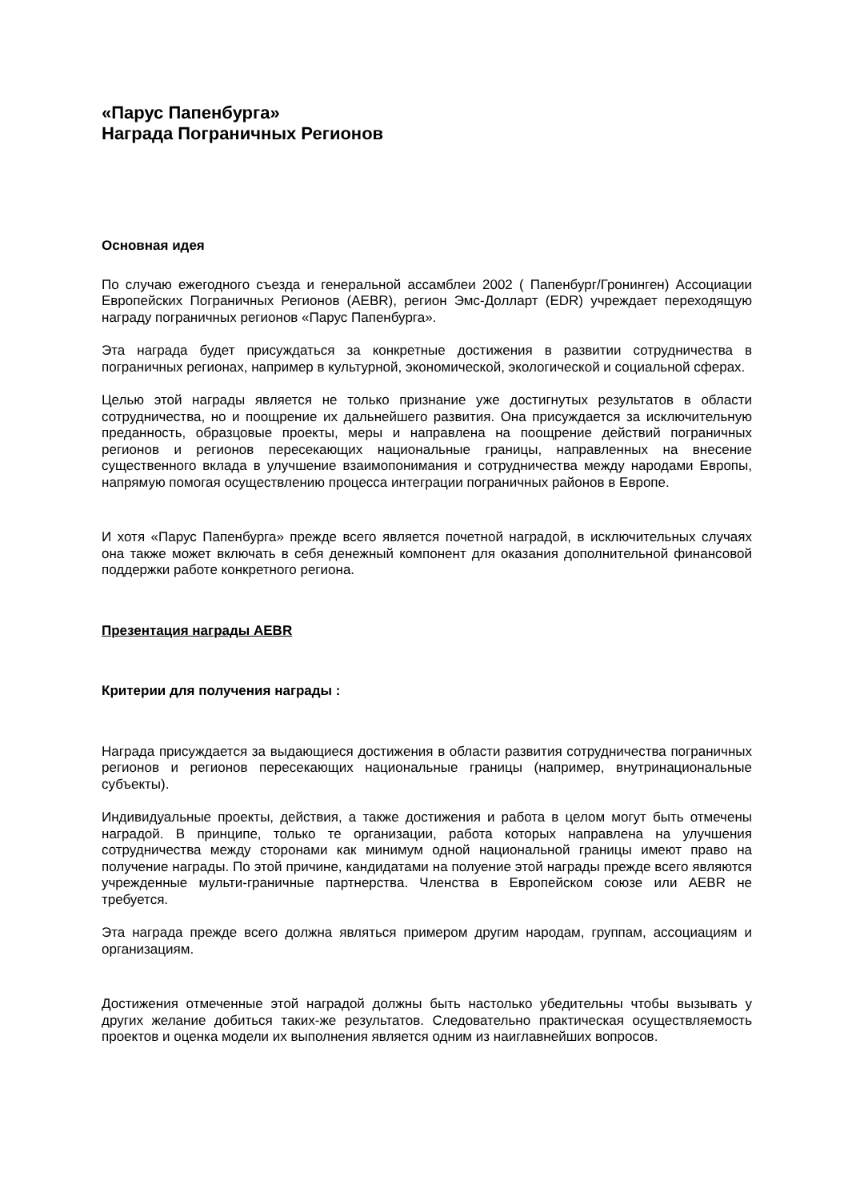«Парус Папенбурга»
Награда Пограничных Регионов
Основная идея
По случаю ежегодного съезда и генеральной ассамблеи 2002 ( Папенбург/Гронинген) Ассоциации Европейских Пограничных Регионов (AEBR), регион Эмс-Долларт (EDR) учреждает переходящую награду пограничных регионов «Парус Папенбурга».
Эта награда будет присуждаться за конкретные достижения в развитии сотрудничества в пограничных регионах, например в культурной, экономической, экологической и социальной сферах.
Целью этой награды является не только признание уже достигнутых результатов в области сотрудничества, но и поощрение их дальнейшего развития. Она присуждается за исключительную преданность, образцовые проекты, меры и направлена на поощрение действий пограничных регионов и регионов пересекающих национальные границы, направленных на внесение существенного вклада в улучшение взаимопонимания и сотрудничества между народами Европы, напрямую помогая осуществлению процесса интеграции пограничных районов в Европе.
И хотя «Парус Папенбурга» прежде всего является почетной наградой, в исключительных случаях она также может включать в себя денежный компонент для оказания дополнительной финансовой поддержки работе конкретного региона.
Презентация награды AEBR
Критерии для получения награды :
Награда присуждается за выдающиеся достижения в области развития сотрудничества пограничных регионов и регионов пересекающих национальные границы (например, внутринациональные субъекты).
Индивидуальные проекты, действия, а также достижения и работа в целом могут быть отмечены наградой. В принципе, только те организации, работа которых направлена на улучшения сотрудничества между сторонами как минимум одной национальной границы имеют право на получение награды. По этой причине, кандидатами на полуение этой награды прежде всего являются учрежденные мульти-граничные партнерства. Членства в Европейском союзе или AEBR не требуется.
Эта награда прежде всего должна являться примером другим народам, группам, ассоциациям и организациям.
Достижения отмеченные этой наградой должны быть настолько убедительны чтобы вызывать у других желание добиться таких-же результатов. Следовательно практическая осуществляемость проектов и оценка модели их выполнения является одним из наиглавнейших вопросов.